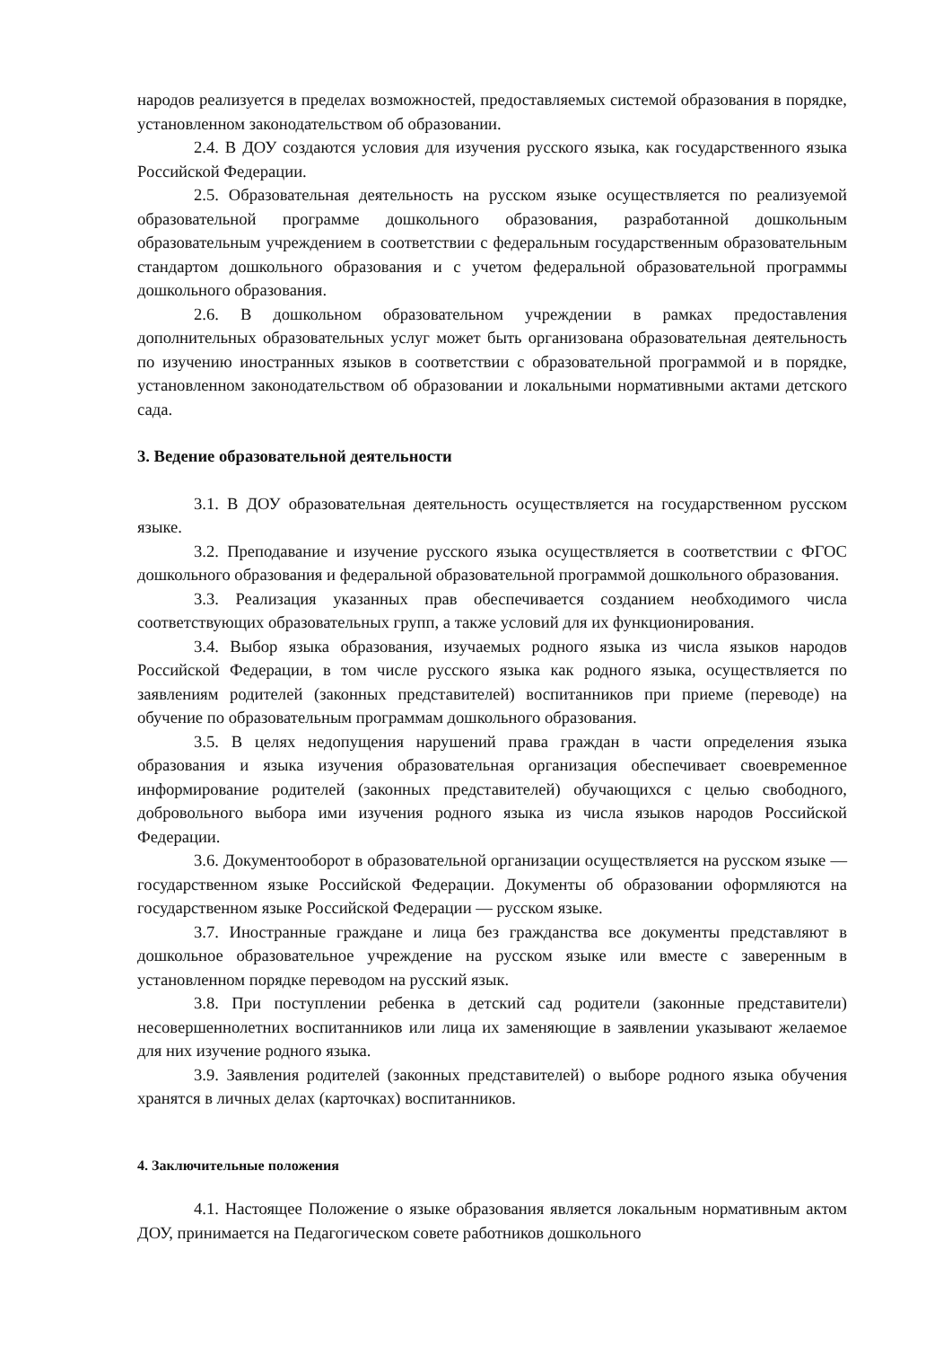народов реализуется в пределах возможностей, предоставляемых системой образования в порядке, установленном законодательством об образовании.
2.4. В ДОУ создаются условия для изучения русского языка, как государственного языка Российской Федерации.
2.5. Образовательная деятельность на русском языке осуществляется по реализуемой образовательной программе дошкольного образования, разработанной дошкольным образовательным учреждением в соответствии с федеральным государственным образовательным стандартом дошкольного образования и с учетом федеральной образовательной программы дошкольного образования.
2.6. В дошкольном образовательном учреждении в рамках предоставления дополнительных образовательных услуг может быть организована образовательная деятельность по изучению иностранных языков в соответствии с образовательной программой и в порядке, установленном законодательством об образовании и локальными нормативными актами детского сада.
3. Ведение образовательной деятельности
3.1. В ДОУ образовательная деятельность осуществляется на государственном русском языке.
3.2. Преподавание и изучение русского языка осуществляется в соответствии с ФГОС дошкольного образования и федеральной образовательной программой дошкольного образования.
3.3. Реализация указанных прав обеспечивается созданием необходимого числа соответствующих образовательных групп, а также условий для их функционирования.
3.4. Выбор языка образования, изучаемых родного языка из числа языков народов Российской Федерации, в том числе русского языка как родного языка, осуществляется по заявлениям родителей (законных представителей) воспитанников при приеме (переводе) на обучение по образовательным программам дошкольного образования.
3.5. В целях недопущения нарушений права граждан в части определения языка образования и языка изучения образовательная организация обеспечивает своевременное информирование родителей (законных представителей) обучающихся с целью свободного, добровольного выбора ими изучения родного языка из числа языков народов Российской Федерации.
3.6. Документооборот в образовательной организации осуществляется на русском языке — государственном языке Российской Федерации. Документы об образовании оформляются на государственном языке Российской Федерации — русском языке.
3.7. Иностранные граждане и лица без гражданства все документы представляют в дошкольное образовательное учреждение на русском языке или вместе с заверенным в установленном порядке переводом на русский язык.
3.8. При поступлении ребенка в детский сад родители (законные представители) несовершеннолетних воспитанников или лица их заменяющие в заявлении указывают желаемое для них изучение родного языка.
3.9. Заявления родителей (законных представителей) о выборе родного языка обучения хранятся в личных делах (карточках) воспитанников.
4. Заключительные положения
4.1. Настоящее Положение о языке образования является локальным нормативным актом ДОУ, принимается на Педагогическом совете работников дошкольного